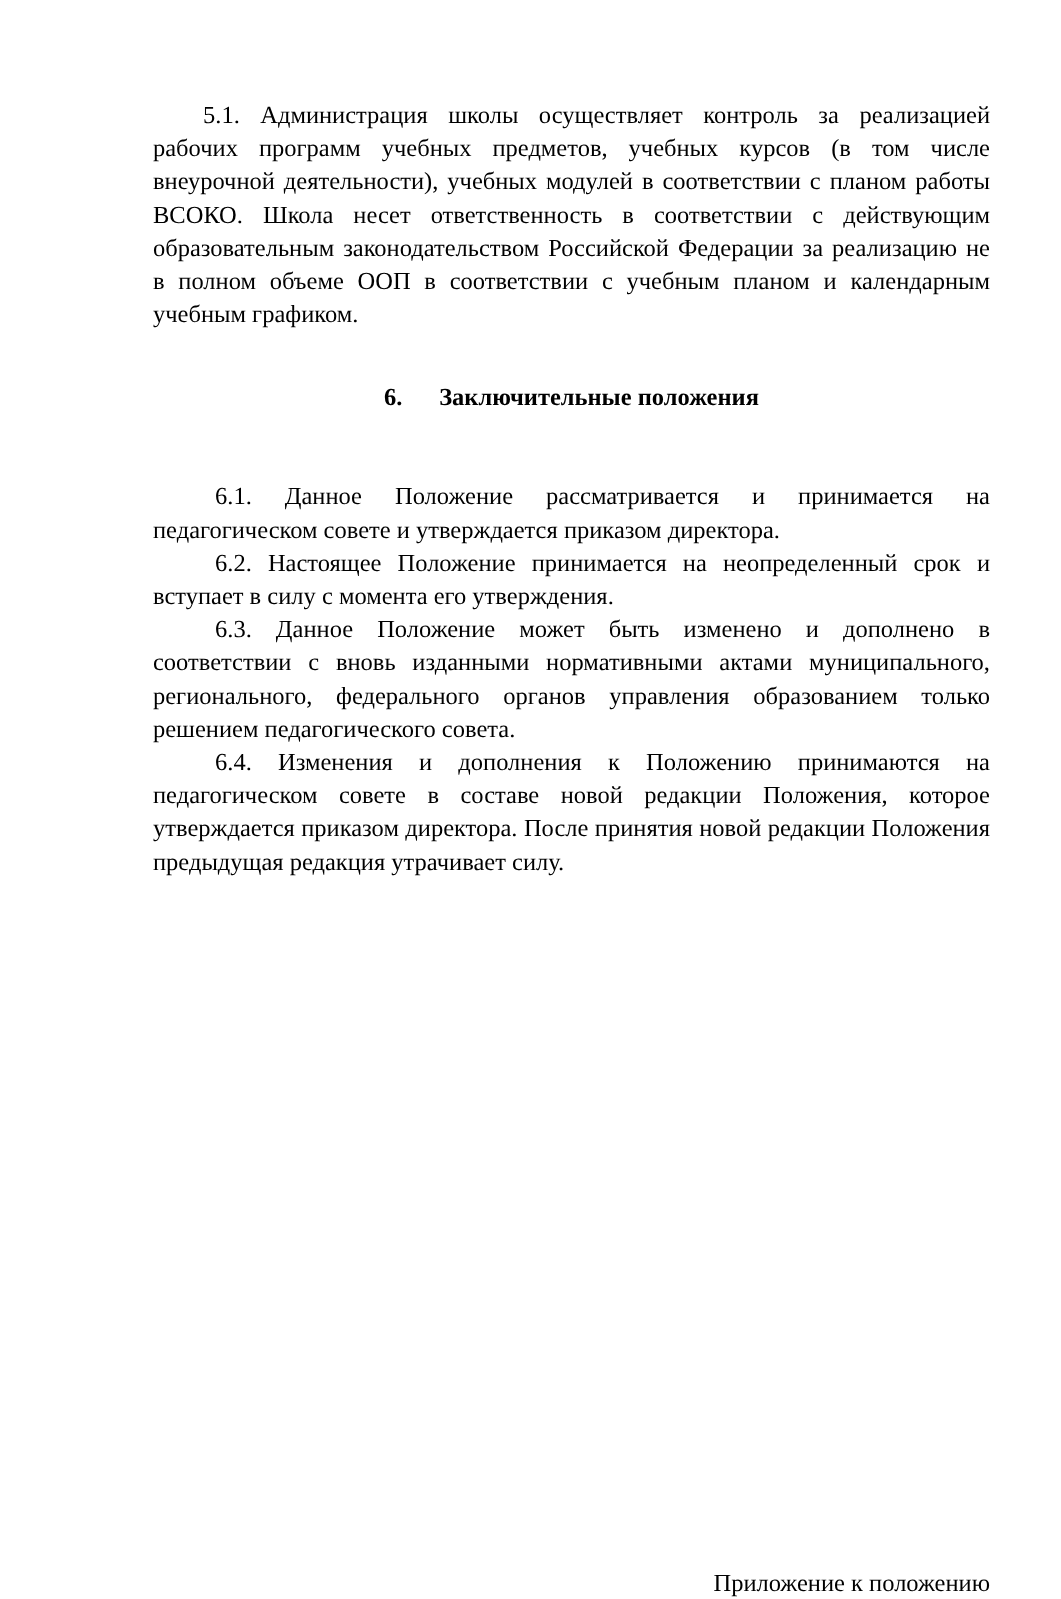5.1. Администрация школы осуществляет контроль за реализацией рабочих программ учебных предметов, учебных курсов (в том числе внеурочной деятельности), учебных модулей в соответствии с планом работы ВСОКО. Школа несет ответственность в соответствии с действующим образовательным законодательством Российской Федерации за реализацию не в полном объеме ООП в соответствии с учебным планом и календарным учебным графиком.
6. Заключительные положения
6.1. Данное Положение рассматривается и принимается на педагогическом совете и утверждается приказом директора.
6.2. Настоящее Положение принимается на неопределенный срок и вступает в силу с момента его утверждения.
6.3. Данное Положение может быть изменено и дополнено в соответствии с вновь изданными нормативными актами муниципального, регионального, федерального органов управления образованием только решением педагогического совета.
6.4. Изменения и дополнения к Положению принимаются на педагогическом совете в составе новой редакции Положения, которое утверждается приказом директора. После принятия новой редакции Положения предыдущая редакция утрачивает силу.
Приложение к положению